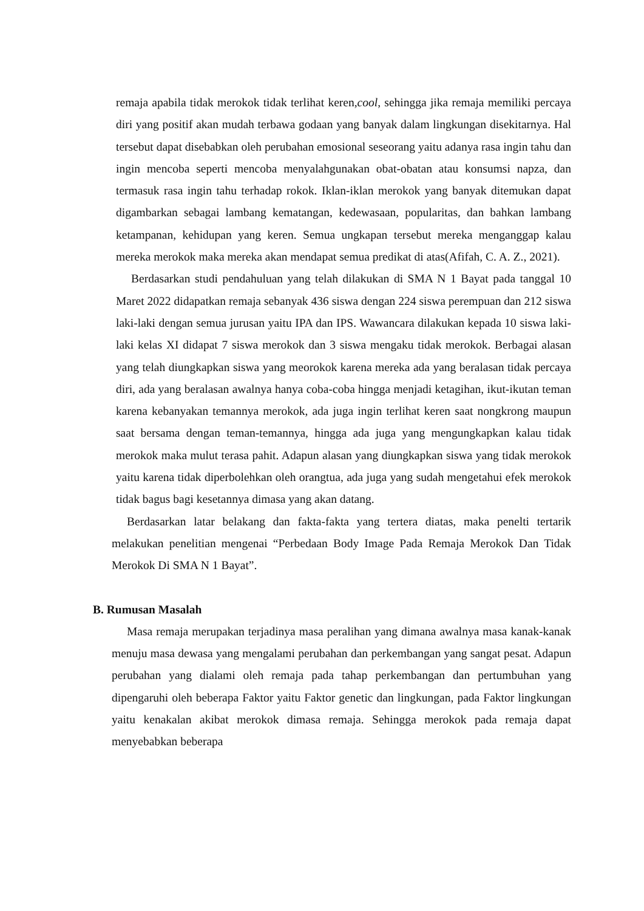remaja apabila tidak merokok tidak terlihat keren,cool, sehingga jika remaja memiliki percaya diri yang positif akan mudah terbawa godaan yang banyak dalam lingkungan disekitarnya. Hal tersebut dapat disebabkan oleh perubahan emosional seseorang yaitu adanya rasa ingin tahu dan ingin mencoba seperti mencoba menyalahgunakan obat-obatan atau konsumsi napza, dan termasuk rasa ingin tahu terhadap rokok. Iklan-iklan merokok yang banyak ditemukan dapat digambarkan sebagai lambang kematangan, kedewasaan, popularitas, dan bahkan lambang ketampanan, kehidupan yang keren. Semua ungkapan tersebut mereka menganggap kalau mereka merokok maka mereka akan mendapat semua predikat di atas(Afifah, C. A. Z., 2021).
Berdasarkan studi pendahuluan yang telah dilakukan di SMA N 1 Bayat pada tanggal 10 Maret 2022 didapatkan remaja sebanyak 436 siswa dengan 224 siswa perempuan dan 212 siswa laki-laki dengan semua jurusan yaitu IPA dan IPS. Wawancara dilakukan kepada 10 siswa laki-laki kelas XI didapat 7 siswa merokok dan 3 siswa mengaku tidak merokok. Berbagai alasan yang telah diungkapkan siswa yang meorokok karena mereka ada yang beralasan tidak percaya diri, ada yang beralasan awalnya hanya coba-coba hingga menjadi ketagihan, ikut-ikutan teman karena kebanyakan temannya merokok, ada juga ingin terlihat keren saat nongkrong maupun saat bersama dengan teman-temannya, hingga ada juga yang mengungkapkan kalau tidak merokok maka mulut terasa pahit. Adapun alasan yang diungkapkan siswa yang tidak merokok yaitu karena tidak diperbolehkan oleh orangtua, ada juga yang sudah mengetahui efek merokok tidak bagus bagi kesetannya dimasa yang akan datang.
Berdasarkan latar belakang dan fakta-fakta yang tertera diatas, maka penelti tertarik melakukan penelitian mengenai “Perbedaan Body Image Pada Remaja Merokok Dan Tidak Merokok Di SMA N 1 Bayat”.
B. Rumusan Masalah
Masa remaja merupakan terjadinya masa peralihan yang dimana awalnya masa kanak-kanak menuju masa dewasa yang mengalami perubahan dan perkembangan yang sangat pesat. Adapun perubahan yang dialami oleh remaja pada tahap perkembangan dan pertumbuhan yang dipengaruhi oleh beberapa Faktor yaitu Faktor genetic dan lingkungan, pada Faktor lingkungan yaitu kenakalan akibat merokok dimasa remaja. Sehingga merokok pada remaja dapat menyebabkan beberapa